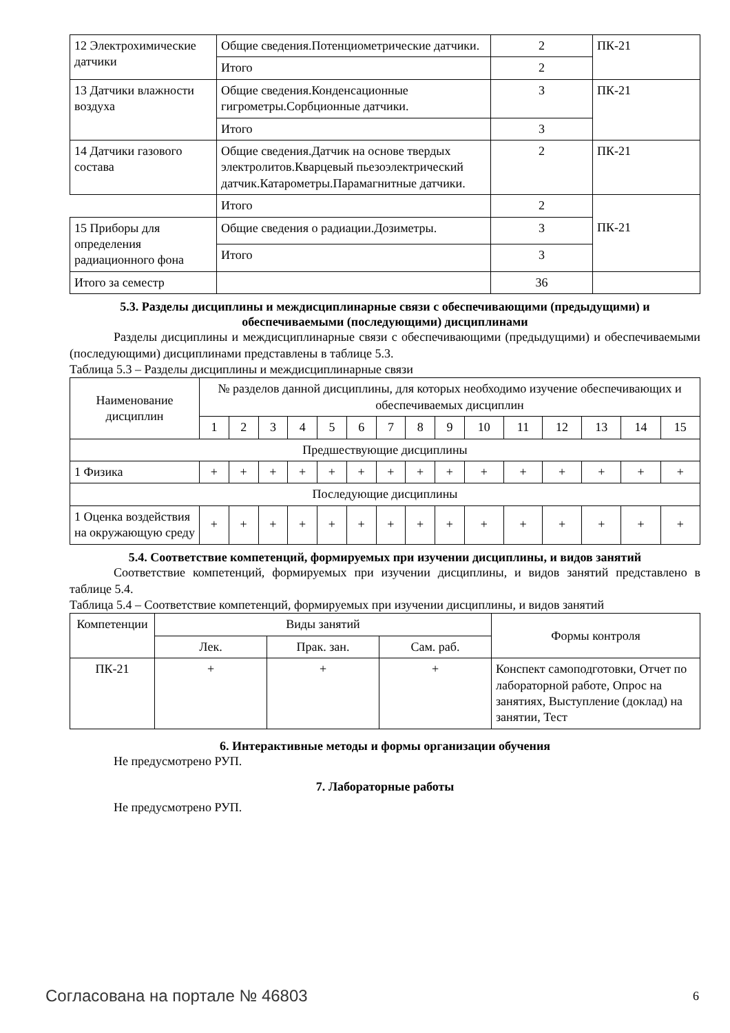| 12 Электрохимические датчики | Общие сведения.Потенциометрические датчики. | 2 | ПК-21 |
| | Итого | 2 | |
| 13 Датчики влажности воздуха | Общие сведения.Конденсационные гигрометры.Сорбционные датчики. | 3 | ПК-21 |
| | Итого | 3 | |
| 14 Датчики газового состава | Общие сведения.Датчик на основе твердых электролитов.Кварцевый пьезоэлектрический датчик.Катарометры.Парамагнитные датчики. | 2 | ПК-21 |
| | Итого | 2 | |
| 15 Приборы для определения радиационного фона | Общие сведения о радиации.Дозиметры. | 3 | ПК-21 |
| | Итого | 3 | |
| Итого за семестр | | 36 | |
5.3. Разделы дисциплины и междисциплинарные связи с обеспечивающими (предыдущими) и обеспечиваемыми (последующими) дисциплинами
Разделы дисциплины и междисциплинарные связи с обеспечивающими (предыдущими) и обеспечиваемыми (последующими) дисциплинами представлены в таблице 5.3.
Таблица 5.3 – Разделы дисциплины и междисциплинарные связи
| Наименование дисциплин | № разделов данной дисциплины, для которых необходимо изучение обеспечивающих и обеспечиваемых дисциплин | | | | | | | | | | | | | | |
| | 1 | 2 | 3 | 4 | 5 | 6 | 7 | 8 | 9 | 10 | 11 | 12 | 13 | 14 | 15 |
| Предшествующие дисциплины | | | | | | | | | | | | | | | |
| 1 Физика | + | + | + | + | + | + | + | + | + | + | + | + | + | + | + |
| Последующие дисциплины | | | | | | | | | | | | | | | |
| 1 Оценка воздействия на окружающую среду | + | + | + | + | + | + | + | + | + | + | + | + | + | + | + |
5.4. Соответствие компетенций, формируемых при изучении дисциплины, и видов занятий
Соответствие компетенций, формируемых при изучении дисциплины, и видов занятий представлено в таблице 5.4.
Таблица 5.4 – Соответствие компетенций, формируемых при изучении дисциплины, и видов занятий
| Компетенции | Виды занятий | | | Формы контроля |
| | Лек. | Прак. зан. | Сам. раб. | |
| ПК-21 | + | + | + | Конспект самоподготовки, Отчет по лабораторной работе, Опрос на занятиях, Выступление (доклад) на занятии, Тест |
6. Интерактивные методы и формы организации обучения
Не предусмотрено РУП.
7. Лабораторные работы
Не предусмотрено РУП.
Согласована на портале № 46803 6